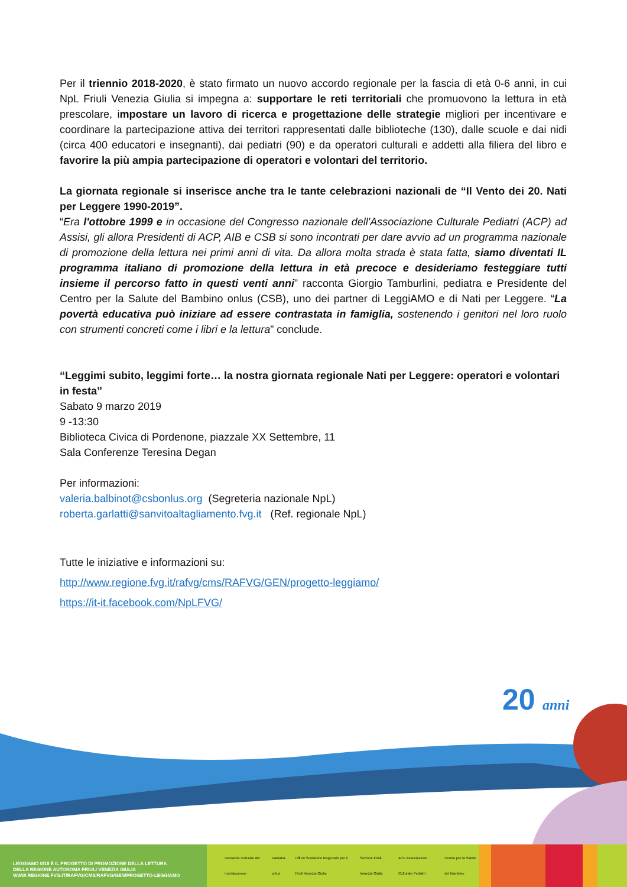Per il triennio 2018-2020, è stato firmato un nuovo accordo regionale per la fascia di età 0-6 anni, in cui NpL Friuli Venezia Giulia si impegna a: supportare le reti territoriali che promuovono la lettura in età prescolare, impostare un lavoro di ricerca e progettazione delle strategie migliori per incentivare e coordinare la partecipazione attiva dei territori rappresentati dalle biblioteche (130), dalle scuole e dai nidi (circa 400 educatori e insegnanti), dai pediatri (90) e da operatori culturali e addetti alla filiera del libro e favorire la più ampia partecipazione di operatori e volontari del territorio.
La giornata regionale si inserisce anche tra le tante celebrazioni nazionali de “Il Vento dei 20. Nati per Leggere 1990-2019”.
“Era l'ottobre 1999 e in occasione del Congresso nazionale dell'Associazione Culturale Pediatri (ACP) ad Assisi, gli allora Presidenti di ACP, AIB e CSB si sono incontrati per dare avvio ad un programma nazionale di promozione della lettura nei primi anni di vita. Da allora molta strada è stata fatta, siamo diventati IL programma italiano di promozione della lettura in età precoce e desideriamo festeggiare tutti insieme il percorso fatto in questi venti anni” racconta Giorgio Tamburlini, pediatra e Presidente del Centro per la Salute del Bambino onlus (CSB), uno dei partner di LeggiAMO e di Nati per Leggere. “La povertà educativa può iniziare ad essere contrastata in famiglia, sostenendo i genitori nel loro ruolo con strumenti concreti come i libri e la lettura” conclude.
“Leggimi subito, leggimi forte… la nostra giornata regionale Nati per Leggere: operatori e volontari in festa”
Sabato 9 marzo 2019
9 -13:30
Biblioteca Civica di Pordenone, piazzale XX Settembre, 11
Sala Conferenze Teresina Degan
Per informazioni:
valeria.balbinot@csbonlus.org (Segreteria nazionale NpL)
roberta.garlatti@sanvitoaltagliamento.fvg.it (Ref. regionale NpL)
Tutte le iniziative e informazioni su:
http://www.regione.fvg.it/rafvg/cms/RAFVG/GEN/progetto-leggiamo/
https://it-it.facebook.com/NpLFVG/
20
anni
LEGGIAMO 0/18 È IL PROGETTO DI PROMOZIONE DELLA LETTURA
DELLA REGIONE AUTONOMA FRIULI VENEZIA GIULIA
WWW.REGIONE.FVG.IT/RAFVG/CMS/RAFVG/GEN/PROGETTO-LEGGIAMO
consorzio culturale del monfalconese Damatrà onlus Ufficio Scolastico Regionale per il Friuli Venezia Giulia Sezione Friuli-Venezia Giulia ACP Associazione Culturale Pediatri Centro per la Salute del Bambino